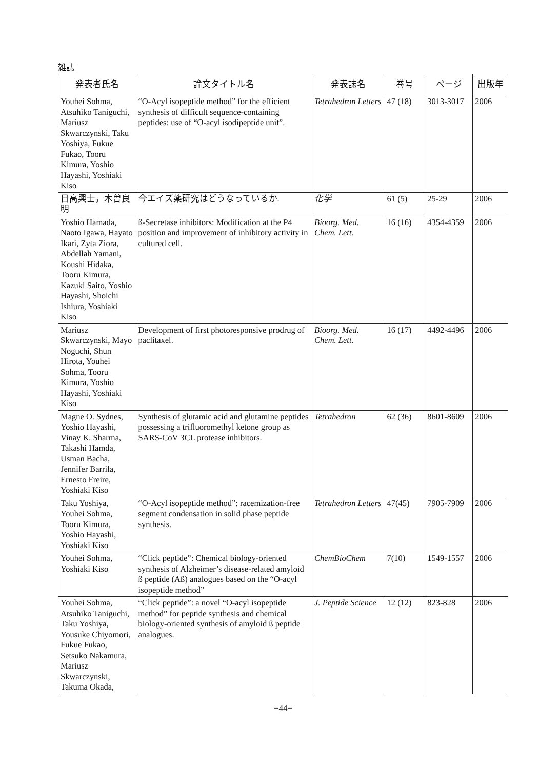雑誌
| 発表者氏名 | 論文タイトル名 | 発表誌名 | 巻号 | ページ | 出版年 |
| --- | --- | --- | --- | --- | --- |
| Youhei Sohma, Atsuhiko Taniguchi, Mariusz Skwarczynski, Taku Yoshiya, Fukue Fukao, Tooru Kimura, Yoshio Hayashi, Yoshiaki Kiso | “O-Acyl isopeptide method” for the efficient synthesis of difficult sequence-containing peptides: use of “O-acyl isodipeptide unit”. | Tetrahedron Letters | 47 (18) | 3013-3017 | 2006 |
| 日高興士，木曽良明 | 今エイズ薬研究はどうなっているか. | 化学 | 61 (5) | 25-29 | 2006 |
| Yoshio Hamada, Naoto Igawa, Hayato Ikari, Zyta Ziora, Abdellah Yamani, Koushi Hidaka, Tooru Kimura, Kazuki Saito, Yoshio Hayashi, Shoichi Ishiura, Yoshiaki Kiso | ß-Secretase inhibitors: Modification at the P4 position and improvement of inhibitory activity in cultured cell. | Bioorg. Med. Chem. Lett. | 16 (16) | 4354-4359 | 2006 |
| Mariusz Skwarczynski, Mayo Noguchi, Shun Hirota, Youhei Sohma, Tooru Kimura, Yoshio Hayashi, Yoshiaki Kiso | Development of first photoresponsive prodrug of paclitaxel. | Bioorg. Med. Chem. Lett. | 16 (17) | 4492-4496 | 2006 |
| Magne O. Sydnes, Yoshio Hayashi, Vinay K. Sharma, Takashi Hamda, Usman Bacha, Jennifer Barrila, Ernesto Freire, Yoshiaki Kiso | Synthesis of glutamic acid and glutamine peptides possessing a trifluoromethyl ketone group as SARS-CoV 3CL protease inhibitors. | Tetrahedron | 62 (36) | 8601-8609 | 2006 |
| Taku Yoshiya, Youhei Sohma, Tooru Kimura, Yoshio Hayashi, Yoshiaki Kiso | “O-Acyl isopeptide method”: racemization-free segment condensation in solid phase peptide synthesis. | Tetrahedron Letters | 47(45) | 7905-7909 | 2006 |
| Youhei Sohma, Yoshiaki Kiso | “Click peptide”: Chemical biology-oriented synthesis of Alzheimer’s disease-related amyloid ß peptide (Aß) analogues based on the “O-acyl isopeptide method” | ChemBioChem | 7(10) | 1549-1557 | 2006 |
| Youhei Sohma, Atsuhiko Taniguchi, Taku Yoshiya, Yousuke Chiyomori, Fukue Fukao, Setsuko Nakamura, Mariusz Skwarczynski, Takuma Okada, | “Click peptide”: a novel “O-acyl isopeptide method” for peptide synthesis and chemical biology-oriented synthesis of amyloid ß peptide analogues. | J. Peptide Science | 12 (12) | 823-828 | 2006 |
−44−